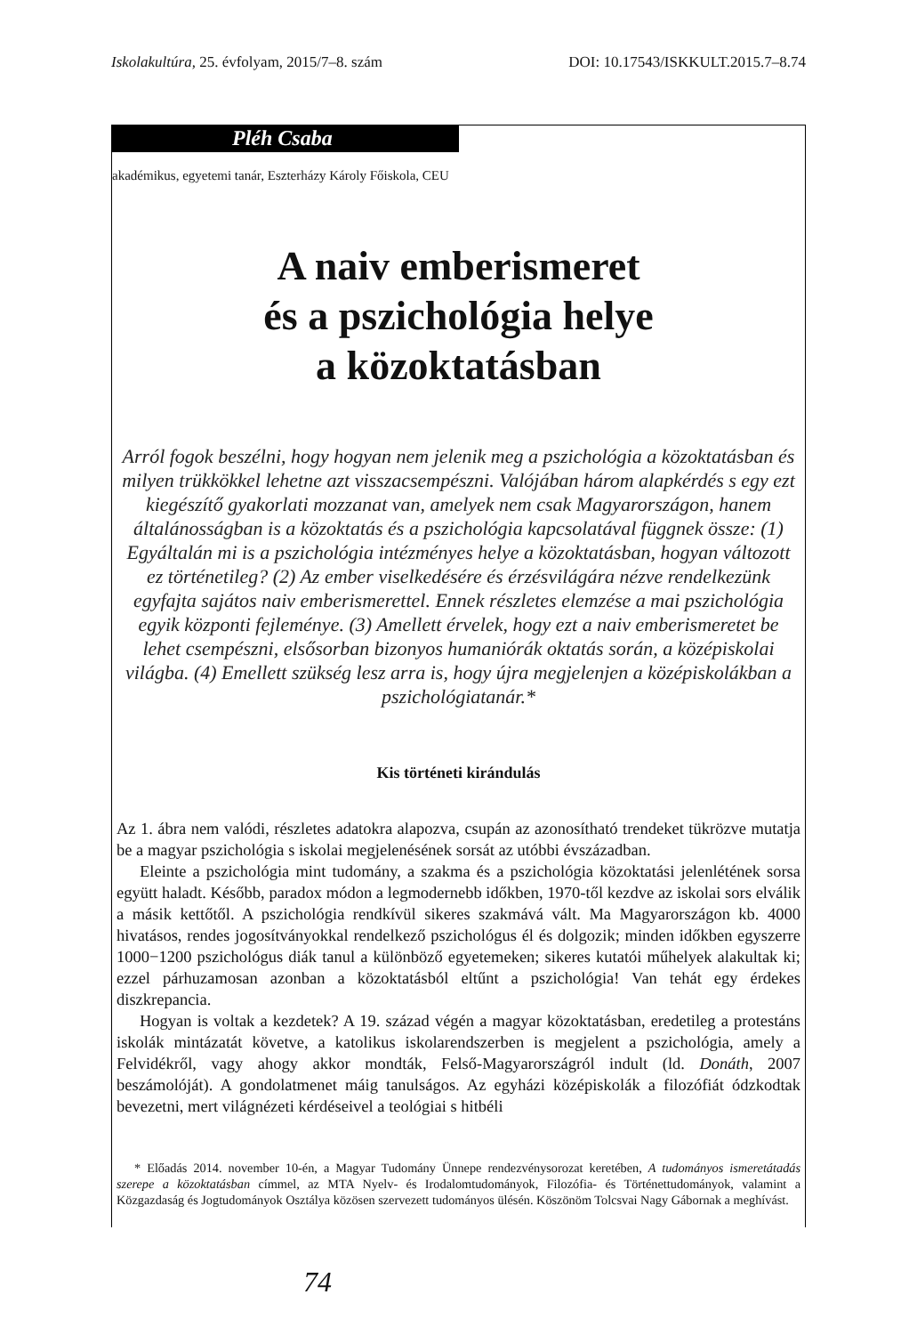Iskolakultúra, 25. évfolyam, 2015/7–8. szám DOI: 10.17543/ISKKULT.2015.7–8.74
Pléh Csaba
akadémikus, egyetemi tanár, Eszterházy Károly Főiskola, CEU
A naiv emberismeret
és a pszichológia helye
a közoktatásban
Arról fogok beszélni, hogy hogyan nem jelenik meg a pszichológia a közoktatásban és milyen trükkökkel lehetne azt visszacsempészni. Valójában három alapkérdés s egy ezt kiegészítő gyakorlati mozzanat van, amelyek nem csak Magyarországon, hanem általánosságban is a közoktatás és a pszichológia kapcsolatával függnek össze: (1) Egyáltalán mi is a pszichológia intézményes helye a közoktatásban, hogyan változott ez történetileg? (2) Az ember viselkedésére és érzésvilágára nézve rendelkezünk egyfajta sajátos naiv emberismerettel. Ennek részletes elemzése a mai pszichológia egyik központi fejleménye. (3) Amellett érvelek, hogy ezt a naiv emberismeretet be lehet csempészni, elsősorban bizonyos humaniórák oktatás során, a középiskolai világba. (4) Emellett szükség lesz arra is, hogy újra megjelenjen a középiskolákban a pszichológiatanár.*
Kis történeti kirándulás
Az 1. ábra nem valódi, részletes adatokra alapozva, csupán az azonosítható trendeket tükrözve mutatja be a magyar pszichológia s iskolai megjelenésének sorsát az utóbbi évszázadban.
Eleinte a pszichológia mint tudomány, a szakma és a pszichológia közoktatási jelenlétének sorsa együtt haladt. Később, paradox módon a legmodernebb időkben, 1970-től kezdve az iskolai sors elválik a másik kettőtől. A pszichológia rendkívül sikeres szakmává vált. Ma Magyarországon kb. 4000 hivatásos, rendes jogosítványokkal rendelkező pszichológus él és dolgozik; minden időkben egyszerre 1000−1200 pszichológus diák tanul a különböző egyetemeken; sikeres kutatói műhelyek alakultak ki; ezzel párhuzamosan azonban a közoktatásból eltűnt a pszichológia! Van tehát egy érdekes diszkrepancia.
Hogyan is voltak a kezdetek? A 19. század végén a magyar közoktatásban, eredetileg a protestáns iskolák mintázatát követve, a katolikus iskolarendszerben is megjelent a pszichológia, amely a Felvidékről, vagy ahogy akkor mondták, Felső-Magyarországról indult (ld. Donáth, 2007 beszámolóját). A gondolatmenet máig tanulságos. Az egyházi középiskolák a filozófiát ódzkodtak bevezetni, mert világnézeti kérdéseivel a teológiai s hitbéli
* Előadás 2014. november 10-én, a Magyar Tudomány Ünnepe rendezvénysorozat keretében, A tudományos ismeretátadás szerepe a közoktatásban címmel, az MTA Nyelv- és Irodalomtudományok, Filozófia- és Történettudományok, valamint a Közgazdaság és Jogtudományok Osztálya közösen szervezett tudományos ülésén. Köszönöm Tolcsvai Nagy Gábornak a meghívást.
74